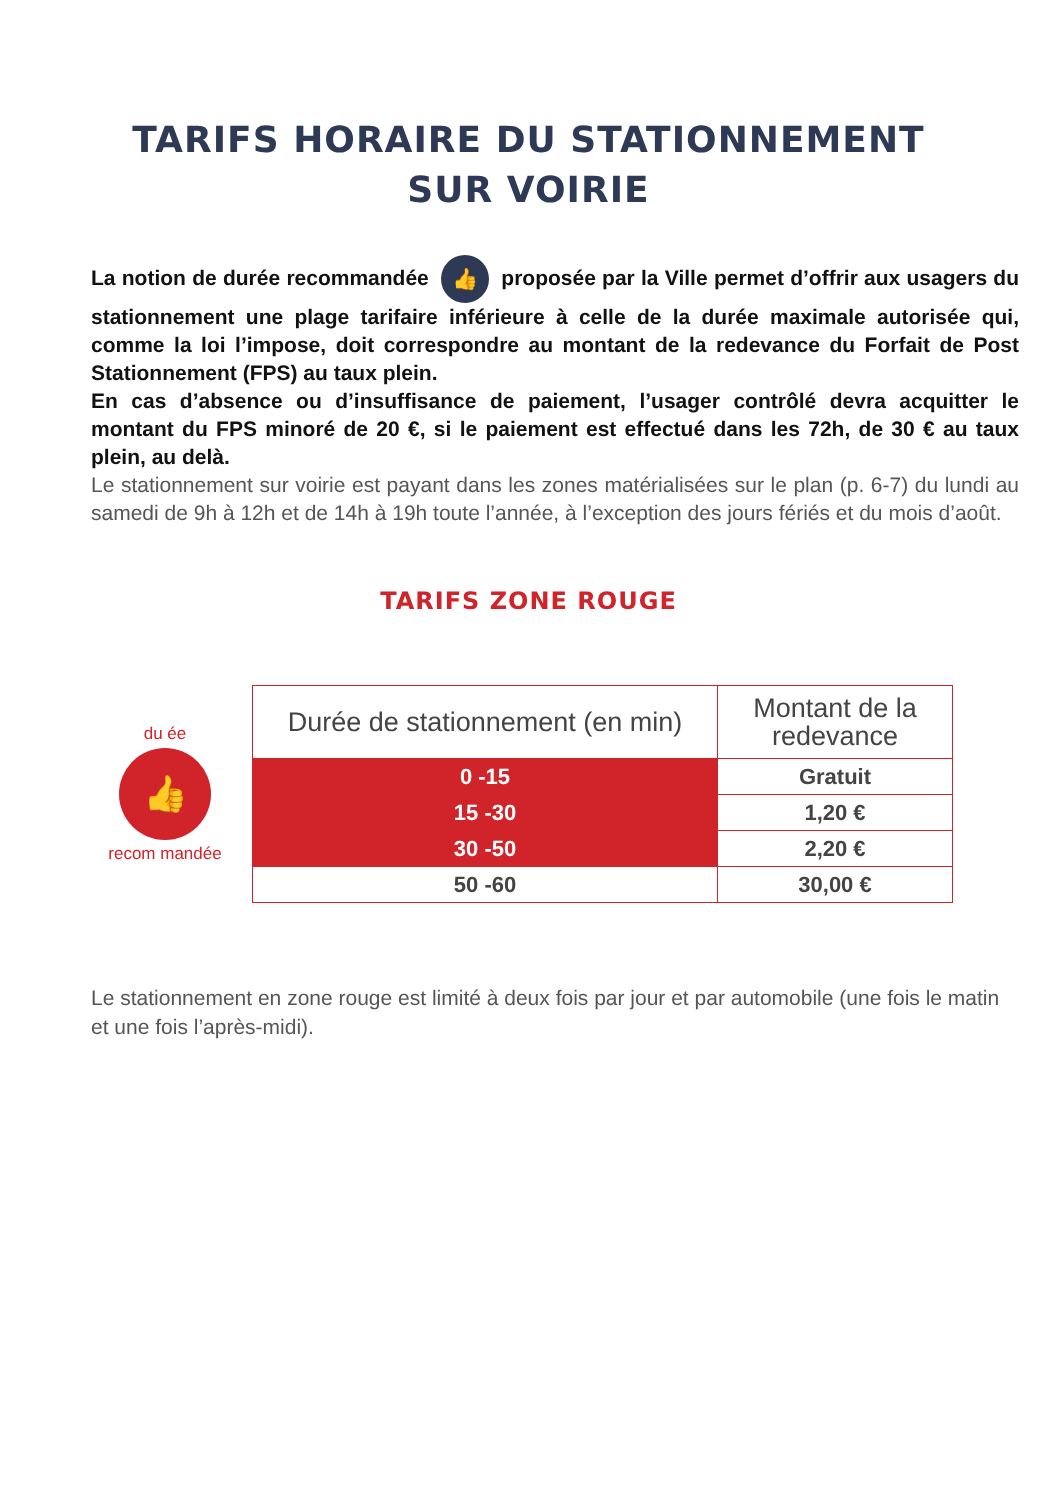TARIFS HORAIRE DU STATIONNEMENT
SUR VOIRIE
La notion de durée recommandée 👍 proposée par la Ville permet d’offrir aux usagers du stationnement une plage tarifaire inférieure à celle de la durée maximale autorisée qui, comme la loi l’impose, doit correspondre au montant de la redevance du Forfait de Post Stationnement (FPS) au taux plein.
En cas d’absence ou d’insuffisance de paiement, l’usager contrôlé devra acquitter le montant du FPS minoré de 20 €, si le paiement est effectué dans les 72h, de 30 € au taux plein, au delà.
Le stationnement sur voirie est payant dans les zones matérialisées sur le plan (p. 6-7) du lundi au samedi de 9h à 12h et de 14h à 19h toute l’année, à l’exception des jours fériés et du mois d’août.
TARIFS ZONE ROUGE
du ée
👍
recom mandée
| Durée de stationnement (en min) | Montant de la redevance |
| --- | --- |
| 0 -15 | Gratuit |
| 15 -30 | 1,20 € |
| 30 -50 | 2,20 € |
| 50 -60 | 30,00 € |
Le stationnement en zone rouge est limité à deux fois par jour et par automobile (une fois le matin et une fois l’après-midi).